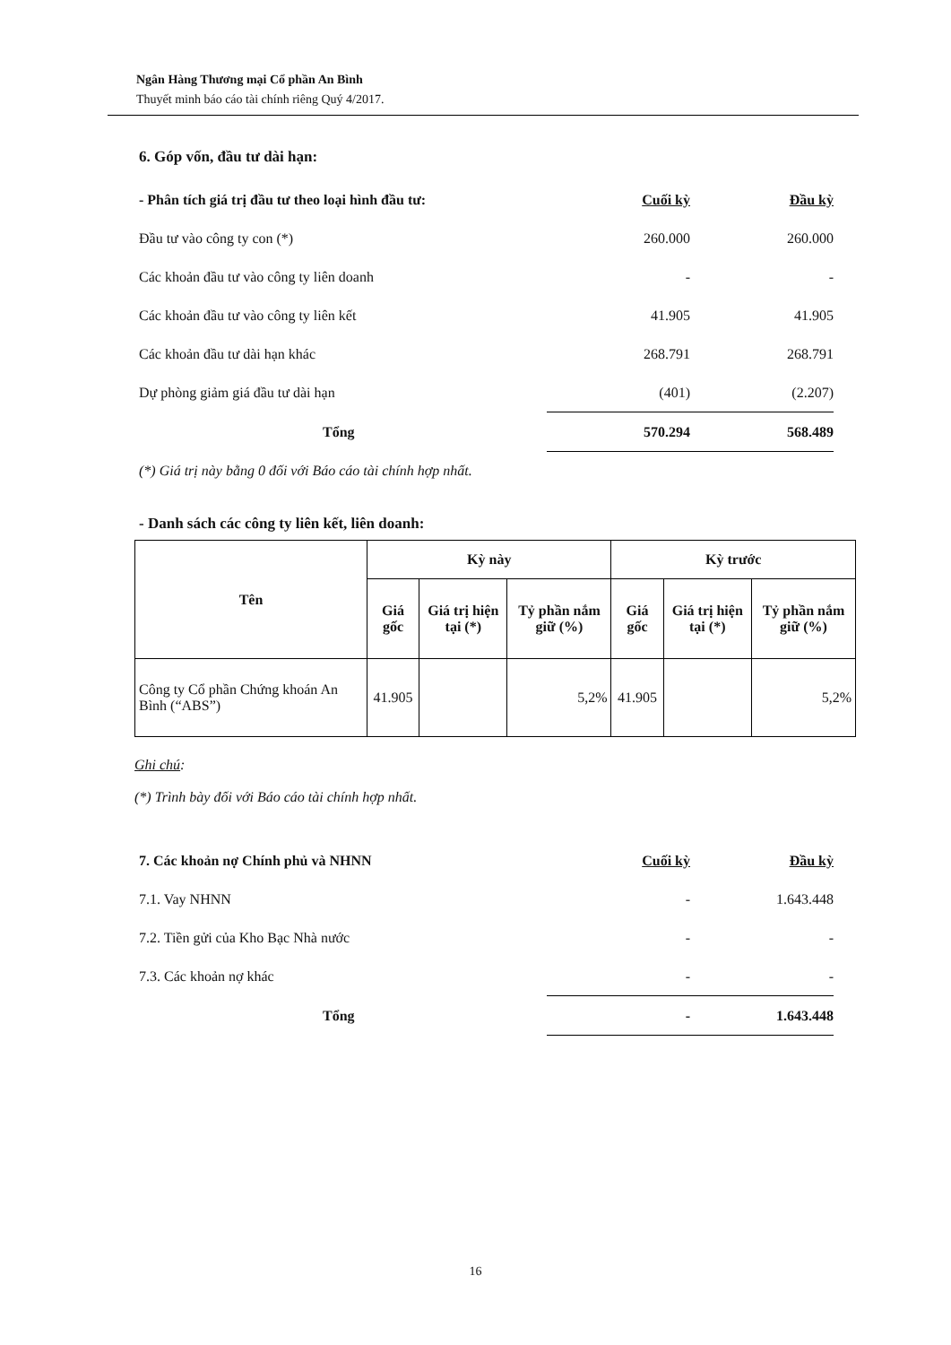Ngân Hàng Thương mại Cổ phần An Bình
Thuyết minh báo cáo tài chính riêng Quý 4/2017.
6. Góp vốn, đầu tư dài hạn:
| - Phân tích giá trị đầu tư theo loại hình đầu tư: | Cuối kỳ | Đầu kỳ |
| Đầu tư vào công ty con (*) | 260.000 | 260.000 |
| Các khoản đầu tư vào công ty liên doanh | - | - |
| Các khoản đầu tư vào công ty liên kết | 41.905 | 41.905 |
| Các khoản đầu tư dài hạn khác | 268.791 | 268.791 |
| Dự phòng giảm giá đầu tư dài hạn | (401) | (2.207) |
| Tổng | 570.294 | 568.489 |
(*) Giá trị này bằng 0 đối với Báo cáo tài chính hợp nhất.
- Danh sách các công ty liên kết, liên doanh:
| Tên | Kỳ này | | | Kỳ trước | | |
| --- | --- | --- | --- | --- | --- | --- |
| | Giá gốc | Giá trị hiện tại (*) | Tỷ phần nắm giữ (%) | Giá gốc | Giá trị hiện tại (*) | Tỷ phần nắm giữ (%) |
| Công ty Cổ phần Chứng khoán An Bình (“ABS”) | 41.905 | | 5,2% | 41.905 | | 5,2% |
Ghi chú:
(*) Trình bày đối với Báo cáo tài chính hợp nhất.
| 7. Các khoản nợ Chính phủ và NHNN | Cuối kỳ | Đầu kỳ |
| 7.1. Vay NHNN | - | 1.643.448 |
| 7.2. Tiền gửi của Kho Bạc Nhà nước | - | - |
| 7.3. Các khoản nợ khác | - | - |
| Tổng | - | 1.643.448 |
16